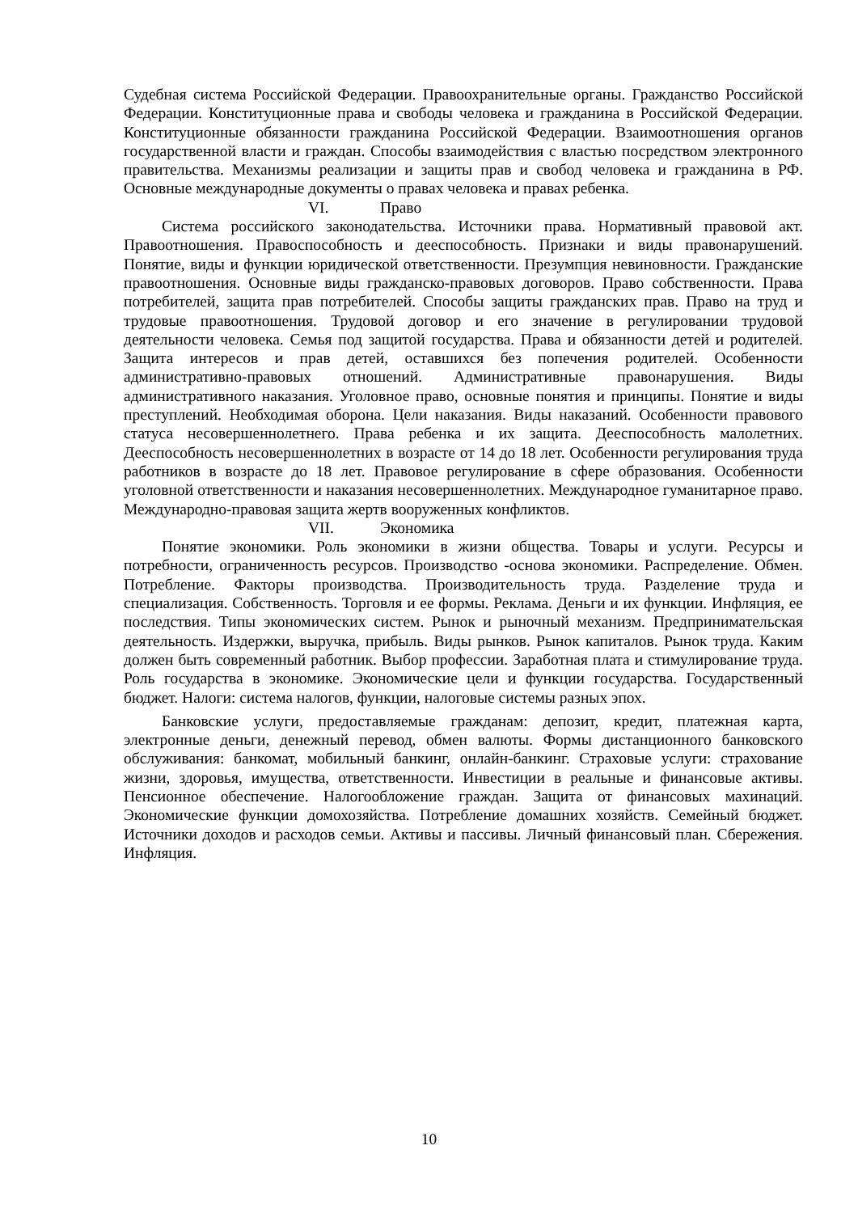Судебная система Российской Федерации. Правоохранительные органы. Гражданство Российской Федерации. Конституционные права и свободы человека и гражданина в Российской Федерации. Конституционные обязанности гражданина Российской Федерации. Взаимоотношения органов государственной власти и граждан. Способы взаимодействия с властью посредством электронного правительства. Механизмы реализации и защиты прав и свобод человека и гражданина в РФ. Основные международные документы о правах человека и правах ребенка.
VI. Право
Система российского законодательства. Источники права. Нормативный правовой акт. Правоотношения. Правоспособность и дееспособность. Признаки и виды правонарушений. Понятие, виды и функции юридической ответственности. Презумпция невиновности. Гражданские правоотношения. Основные виды гражданско-правовых договоров. Право собственности. Права потребителей, защита прав потребителей. Способы защиты гражданских прав. Право на труд и трудовые правоотношения. Трудовой договор и его значение в регулировании трудовой деятельности человека. Семья под защитой государства. Права и обязанности детей и родителей. Защита интересов и прав детей, оставшихся без попечения родителей. Особенности административно-правовых отношений. Административные правонарушения. Виды административного наказания. Уголовное право, основные понятия и принципы. Понятие и виды преступлений. Необходимая оборона. Цели наказания. Виды наказаний. Особенности правового статуса несовершеннолетнего. Права ребенка и их защита. Дееспособность малолетних. Дееспособность несовершеннолетних в возрасте от 14 до 18 лет. Особенности регулирования труда работников в возрасте до 18 лет. Правовое регулирование в сфере образования. Особенности уголовной ответственности и наказания несовершеннолетних. Международное гуманитарное право. Международно-правовая защита жертв вооруженных конфликтов.
VII. Экономика
Понятие экономики. Роль экономики в жизни общества. Товары и услуги. Ресурсы и потребности, ограниченность ресурсов. Производство -основа экономики. Распределение. Обмен. Потребление. Факторы производства. Производительность труда. Разделение труда и специализация. Собственность. Торговля и ее формы. Реклама. Деньги и их функции. Инфляция, ее последствия. Типы экономических систем. Рынок и рыночный механизм. Предпринимательская деятельность. Издержки, выручка, прибыль. Виды рынков. Рынок капиталов. Рынок труда. Каким должен быть современный работник. Выбор профессии. Заработная плата и стимулирование труда. Роль государства в экономике. Экономические цели и функции государства. Государственный бюджет. Налоги: система налогов, функции, налоговые системы разных эпох.
Банковские услуги, предоставляемые гражданам: депозит, кредит, платежная карта, электронные деньги, денежный перевод, обмен валюты. Формы дистанционного банковского обслуживания: банкомат, мобильный банкинг, онлайн-банкинг. Страховые услуги: страхование жизни, здоровья, имущества, ответственности. Инвестиции в реальные и финансовые активы. Пенсионное обеспечение. Налогообложение граждан. Защита от финансовых махинаций. Экономические функции домохозяйства. Потребление домашних хозяйств. Семейный бюджет. Источники доходов и расходов семьи. Активы и пассивы. Личный финансовый план. Сбережения. Инфляция.
10